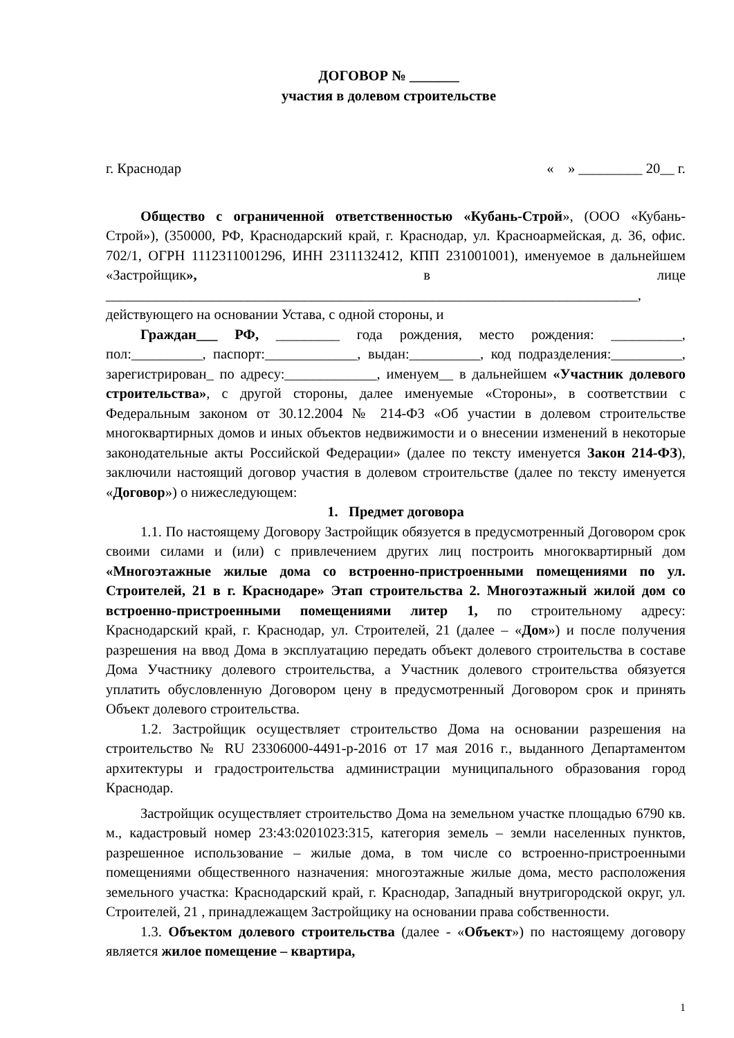ДОГОВОР № _______
участия в долевом строительстве
г. Краснодар « » _________ 20__ г.
Общество с ограниченной ответственностью «Кубань-Строй», (ООО «Кубань-Строй»), (350000, РФ, Краснодарский край, г. Краснодар, ул. Красноармейская, д. 36, офис. 702/1, ОГРН 1112311001296, ИНН 2311132412, КПП 231001001), именуемое в дальнейшем «Застройщик», в лице ___________________________________________________________________________,
действующего на основании Устава, с одной стороны, и
Граждан___ РФ, _________ года рождения, место рождения: __________, пол:__________, паспорт:_____________, выдан:__________, код подразделения:__________, зарегистрирован_ по адресу:_____________, именуем__ в дальнейшем «Участник долевого строительства», с другой стороны, далее именуемые «Стороны», в соответствии с Федеральным законом от 30.12.2004 № 214-ФЗ «Об участии в долевом строительстве многоквартирных домов и иных объектов недвижимости и о внесении изменений в некоторые законодательные акты Российской Федерации» (далее по тексту именуется Закон 214-ФЗ), заключили настоящий договор участия в долевом строительстве (далее по тексту именуется «Договор») о нижеследующем:
1. Предмет договора
1.1. По настоящему Договору Застройщик обязуется в предусмотренный Договором срок своими силами и (или) с привлечением других лиц построить многоквартирный дом «Многоэтажные жилые дома со встроенно-пристроенными помещениями по ул. Строителей, 21 в г. Краснодаре» Этап строительства 2. Многоэтажный жилой дом со встроенно-пристроенными помещениями литер 1, по строительному адресу: Краснодарский край, г. Краснодар, ул. Строителей, 21 (далее – «Дом») и после получения разрешения на ввод Дома в эксплуатацию передать объект долевого строительства в составе Дома Участнику долевого строительства, а Участник долевого строительства обязуется уплатить обусловленную Договором цену в предусмотренный Договором срок и принять Объект долевого строительства.
1.2. Застройщик осуществляет строительство Дома на основании разрешения на строительство № RU 23306000-4491-р-2016 от 17 мая 2016 г., выданного Департаментом архитектуры и градостроительства администрации муниципального образования город Краснодар.
Застройщик осуществляет строительство Дома на земельном участке площадью 6790 кв. м., кадастровый номер 23:43:0201023:315, категория земель – земли населенных пунктов, разрешенное использование – жилые дома, в том числе со встроенно-пристроенными помещениями общественного назначения: многоэтажные жилые дома, место расположения земельного участка: Краснодарский край, г. Краснодар, Западный внутригородской округ, ул. Строителей, 21 , принадлежащем Застройщику на основании права собственности.
1.3. Объектом долевого строительства (далее - «Объект») по настоящему договору является жилое помещение – квартира,
1